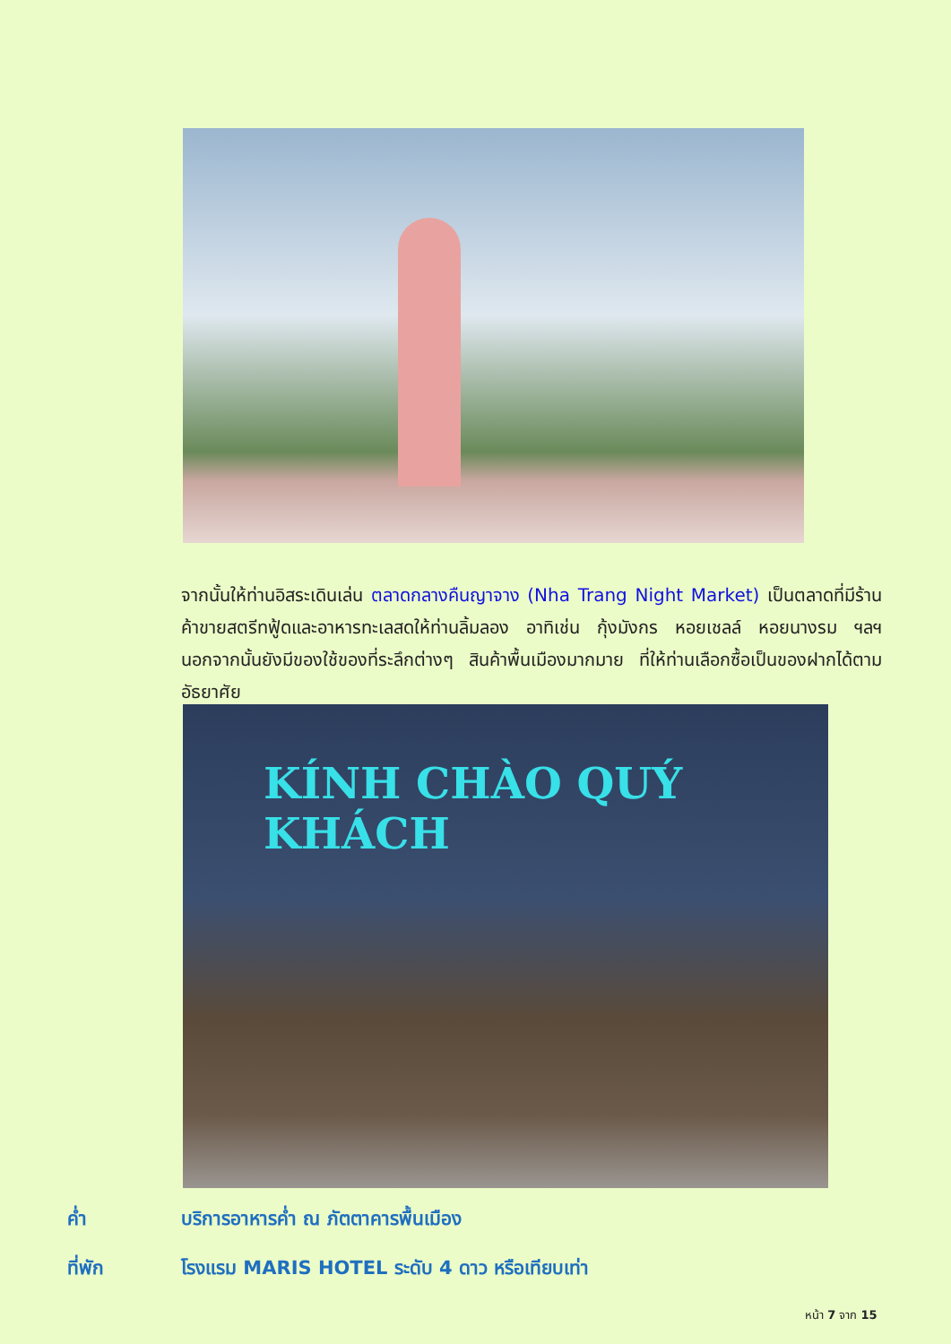จากนั้นให้ท่านอิสระเดินเล่น ตลาดกลางคืนญาจาง (Nha Trang Night Market) เป็นตลาดที่มีร้านค้าขายสตรีทฟู้ดและอาหารทะเลสดให้ท่านลิ้มลอง อาทิเช่น กุ้งมังกร หอยเชลล์ หอยนางรม ฯลฯ นอกจากนั้นยังมีของใช้ของที่ระลึกต่างๆ สินค้าพื้นเมืองมากมาย ที่ให้ท่านเลือกซื้อเป็นของฝากได้ตามอัธยาศัย
KÍNH CHÀO QUÝ KHÁCH
ค่ำ บริการอาหารค่ำ ณ ภัตตาคารพื้นเมือง
ที่พัก โรงแรม MARIS HOTEL ระดับ 4 ดาว หรือเทียบเท่า
หน้า 7 จาก 15